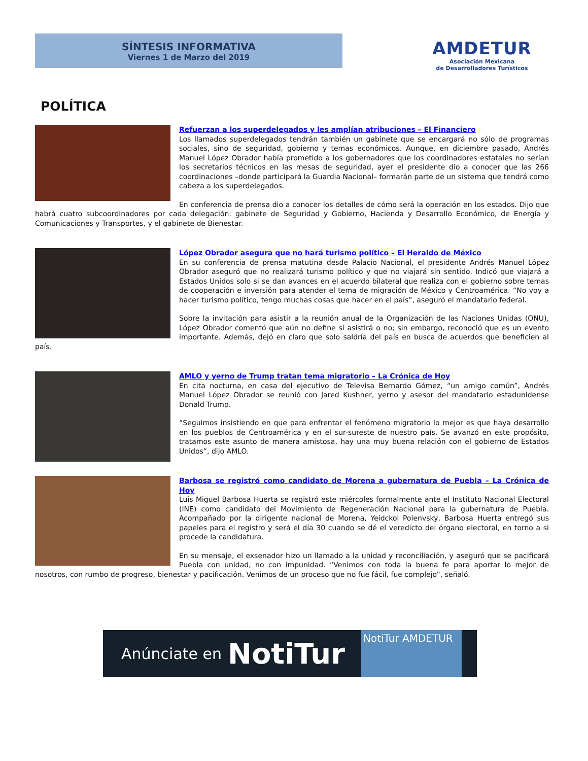SÍNTESIS INFORMATIVA
Viernes 1 de Marzo del 2019
AMDETUR
Asociación Mexicana
de Desarrolladores Turísticos
POLÍTICA
Refuerzan a los superdelegados y les amplían atribuciones – El Financiero
Los llamados superdelegados tendrán también un gabinete que se encargará no sólo de programas sociales, sino de seguridad, gobierno y temas económicos. Aunque, en diciembre pasado, Andrés Manuel López Obrador había prometido a los gobernadores que los coordinadores estatales no serían los secretarios técnicos en las mesas de seguridad, ayer el presidente dio a conocer que las 266 coordinaciones –donde participará la Guardia Nacional– formarán parte de un sistema que tendrá como cabeza a los superdelegados.
En conferencia de prensa dio a conocer los detalles de cómo será la operación en los estados. Dijo que habrá cuatro subcoordinadores por cada delegación: gabinete de Seguridad y Gobierno, Hacienda y Desarrollo Económico, de Energía y Comunicaciones y Transportes, y el gabinete de Bienestar.
López Obrador asegura que no hará turismo político – El Heraldo de México
En su conferencia de prensa matutina desde Palacio Nacional, el presidente Andrés Manuel López Obrador aseguró que no realizará turismo político y que no viajará sin sentido. Indicó que viajará a Estados Unidos solo si se dan avances en el acuerdo bilateral que realiza con el gobierno sobre temas de cooperación e inversión para atender el tema de migración de México y Centroamérica. “No voy a hacer turismo político, tengo muchas cosas que hacer en el país”, aseguró el mandatario federal.
Sobre la invitación para asistir a la reunión anual de la Organización de las Naciones Unidas (ONU), López Obrador comentó que aún no define si asistirá o no; sin embargo, reconoció que es un evento importante. Además, dejó en claro que solo saldría del país en busca de acuerdos que beneficien al país.
AMLO y yerno de Trump tratan tema migratorio – La Crónica de Hoy
En cita nocturna, en casa del ejecutivo de Televisa Bernardo Gómez, “un amigo común”, Andrés Manuel López Obrador se reunió con Jared Kushner, yerno y asesor del mandatario estadunidense Donald Trump.
“Seguimos insistiendo en que para enfrentar el fenómeno migratorio lo mejor es que haya desarrollo en los pueblos de Centroamérica y en el sur-sureste de nuestro país. Se avanzó en este propósito, tratamos este asunto de manera amistosa, hay una muy buena relación con el gobierno de Estados Unidos”, dijo AMLO.
Barbosa se registró como candidato de Morena a gubernatura de Puebla – La Crónica de Hoy
Luis Miguel Barbosa Huerta se registró este miércoles formalmente ante el Instituto Nacional Electoral (INE) como candidato del Movimiento de Regeneración Nacional para la gubernatura de Puebla. Acompañado por la dirigente nacional de Morena, Yeidckol Polenvsky, Barbosa Huerta entregó sus papeles para el registro y será el día 30 cuando se dé el veredicto del órgano electoral, en torno a si procede la candidatura.
En su mensaje, el exsenador hizo un llamado a la unidad y reconciliación, y aseguró que se pacificará Puebla con unidad, no con impunidad. “Venimos con toda la buena fe para aportar lo mejor de nosotros, con rumbo de progreso, bienestar y pacificación. Venimos de un proceso que no fue fácil, fue complejo”, señaló.
Anúnciate en NotiTur
NotiTur AMDETUR